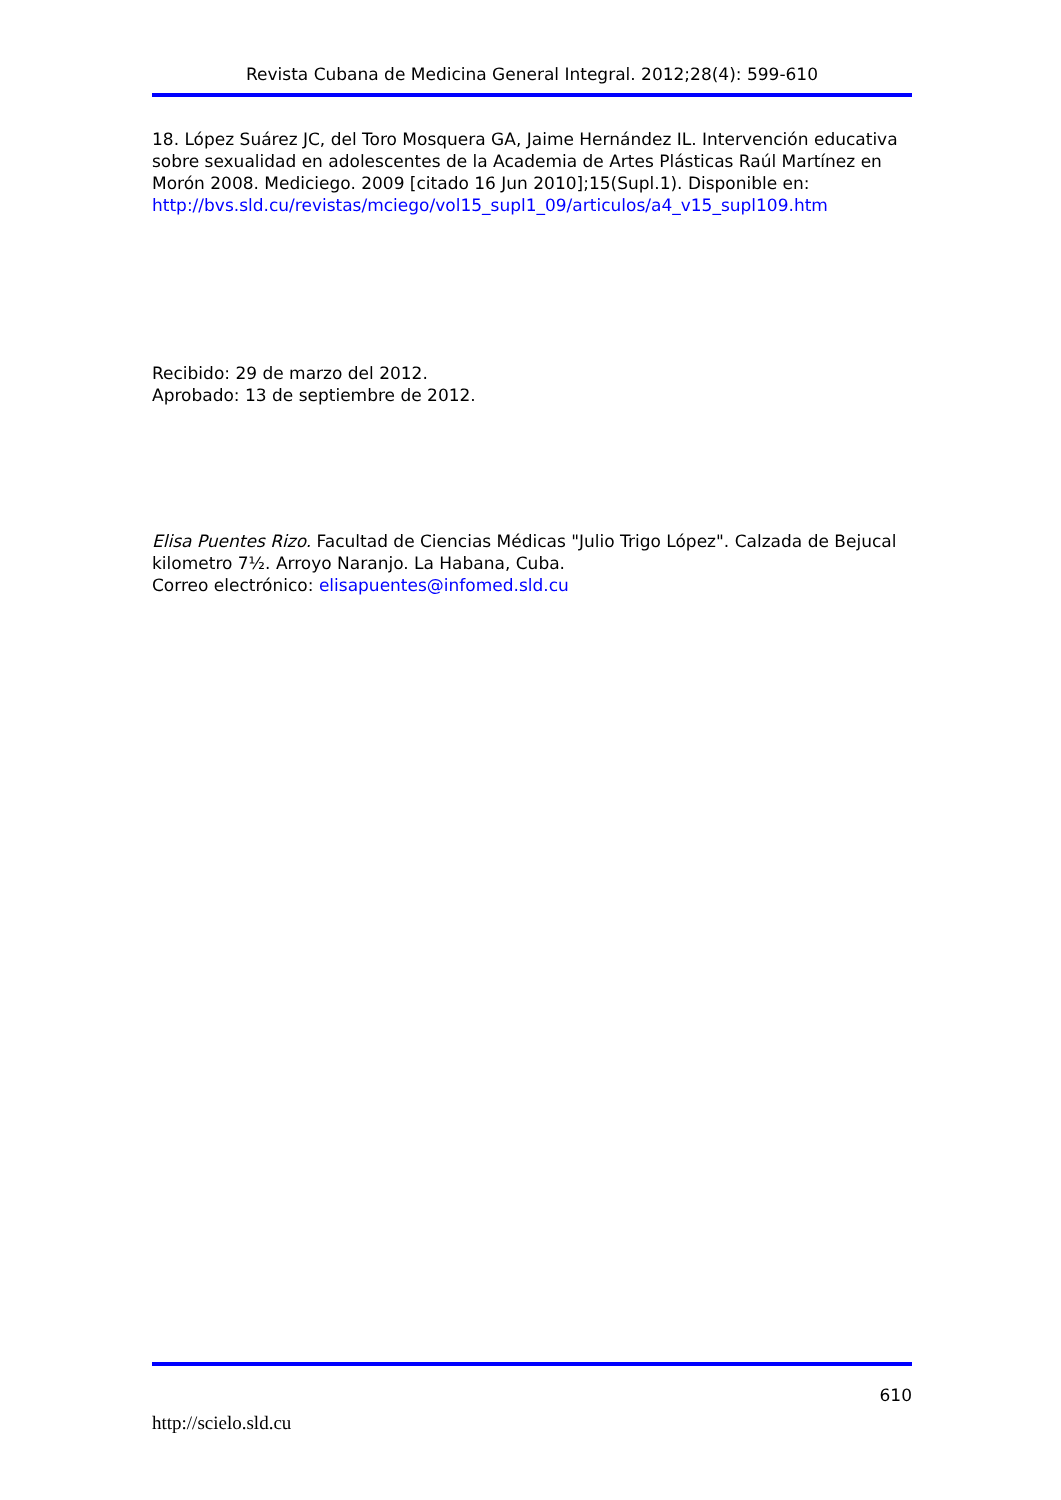Revista Cubana de Medicina General Integral. 2012;28(4): 599-610
18. López Suárez JC, del Toro Mosquera GA, Jaime Hernández IL. Intervención educativa sobre sexualidad en adolescentes de la Academia de Artes Plásticas Raúl Martínez en Morón 2008. Mediciego. 2009 [citado 16 Jun 2010];15(Supl.1). Disponible en:
http://bvs.sld.cu/revistas/mciego/vol15_supl1_09/articulos/a4_v15_supl109.htm
Recibido: 29 de marzo del 2012.
Aprobado: 13 de septiembre de 2012.
Elisa Puentes Rizo. Facultad de Ciencias Médicas "Julio Trigo López". Calzada de Bejucal kilometro 7½. Arroyo Naranjo. La Habana, Cuba.
Correo electrónico: elisapuentes@infomed.sld.cu
610
http://scielo.sld.cu